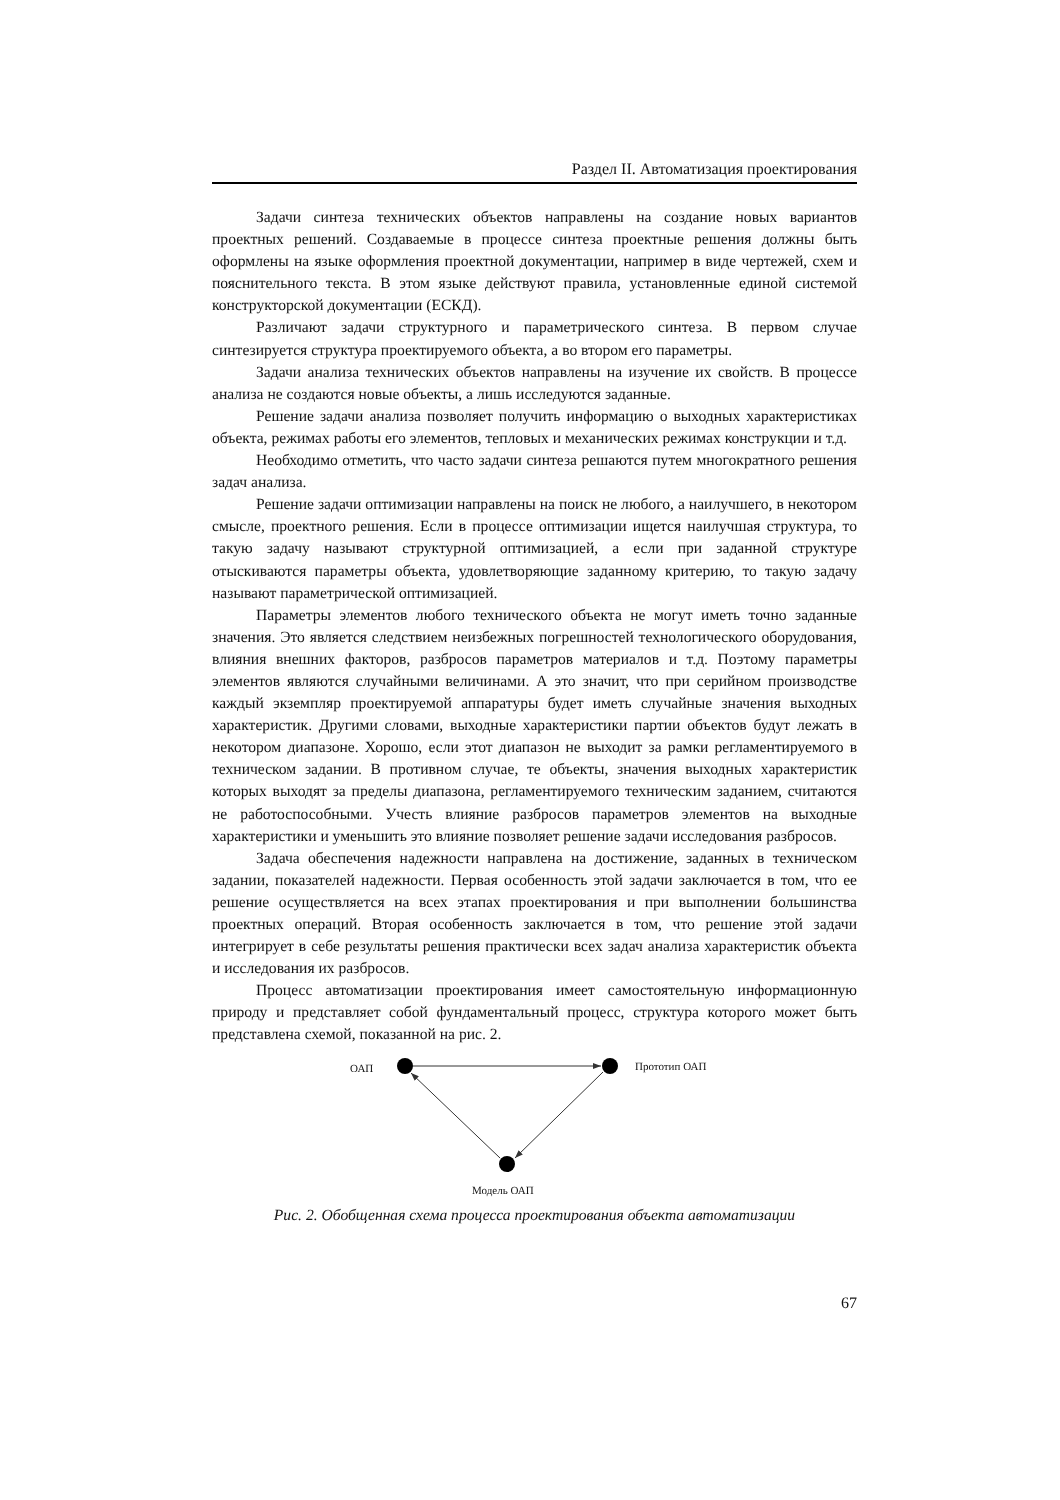Раздел II. Автоматизация проектирования
Задачи синтеза технических объектов направлены на создание новых вариантов проектных решений. Создаваемые в процессе синтеза проектные решения должны быть оформлены на языке оформления проектной документации, например в виде чертежей, схем и пояснительного текста. В этом языке действуют правила, установленные единой системой конструкторской документации (ЕСКД).
Различают задачи структурного и параметрического синтеза. В первом случае синтезируется структура проектируемого объекта, а во втором его параметры.
Задачи анализа технических объектов направлены на изучение их свойств. В процессе анализа не создаются новые объекты, а лишь исследуются заданные.
Решение задачи анализа позволяет получить информацию о выходных характеристиках объекта, режимах работы его элементов, тепловых и механических режимах конструкции и т.д.
Необходимо отметить, что часто задачи синтеза решаются путем многократного решения задач анализа.
Решение задачи оптимизации направлены на поиск не любого, а наилучшего, в некотором смысле, проектного решения. Если в процессе оптимизации ищется наилучшая структура, то такую задачу называют структурной оптимизацией, а если при заданной структуре отыскиваются параметры объекта, удовлетворяющие заданному критерию, то такую задачу называют параметрической оптимизацией.
Параметры элементов любого технического объекта не могут иметь точно заданные значения. Это является следствием неизбежных погрешностей технологического оборудования, влияния внешних факторов, разбросов параметров материалов и т.д. Поэтому параметры элементов являются случайными величинами. А это значит, что при серийном производстве каждый экземпляр проектируемой аппаратуры будет иметь случайные значения выходных характеристик. Другими словами, выходные характеристики партии объектов будут лежать в некотором диапазоне. Хорошо, если этот диапазон не выходит за рамки регламентируемого в техническом задании. В противном случае, те объекты, значения выходных характеристик которых выходят за пределы диапазона, регламентируемого техническим заданием, считаются не работоспособными. Учесть влияние разбросов параметров элементов на выходные характеристики и уменьшить это влияние позволяет решение задачи исследования разбросов.
Задача обеспечения надежности направлена на достижение, заданных в техническом задании, показателей надежности. Первая особенность этой задачи заключается в том, что ее решение осуществляется на всех этапах проектирования и при выполнении большинства проектных операций. Вторая особенность заключается в том, что решение этой задачи интегрирует в себе результаты решения практически всех задач анализа характеристик объекта и исследования их разбросов.
Процесс автоматизации проектирования имеет самостоятельную информационную природу и представляет собой фундаментальный процесс, структура которого может быть представлена схемой, показанной на рис. 2.
ОАП Прототип ОАП
Модель ОАП
Рис. 2. Обобщенная схема процесса проектирования объекта автоматизации
67